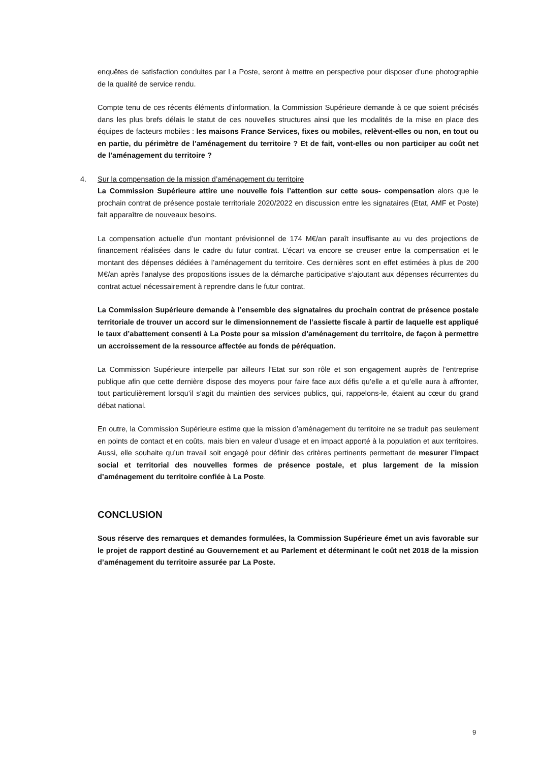enquêtes de satisfaction conduites par La Poste, seront à mettre en perspective pour disposer d’une photographie de la qualité de service rendu.
Compte tenu de ces récents éléments d’information, la Commission Supérieure demande à ce que soient précisés dans les plus brefs délais le statut de ces nouvelles structures ainsi que les modalités de la mise en place des équipes de facteurs mobiles : les maisons France Services, fixes ou mobiles, relèvent-elles ou non, en tout ou en partie, du périmètre de l’aménagement du territoire ? Et de fait, vont-elles ou non participer au coût net de l’aménagement du territoire ?
4. Sur la compensation de la mission d’aménagement du territoire
La Commission Supérieure attire une nouvelle fois l’attention sur cette sous- compensation alors que le prochain contrat de présence postale territoriale 2020/2022 en discussion entre les signataires (Etat, AMF et Poste) fait apparaître de nouveaux besoins.
La compensation actuelle d’un montant prévisionnel de 174 M€/an paraît insuffisante au vu des projections de financement réalisées dans le cadre du futur contrat. L’écart va encore se creuser entre la compensation et le montant des dépenses dédiées à l’aménagement du territoire. Ces dernières sont en effet estimées à plus de 200 M€/an après l’analyse des propositions issues de la démarche participative s’ajoutant aux dépenses récurrentes du contrat actuel nécessairement à reprendre dans le futur contrat.
La Commission Supérieure demande à l’ensemble des signataires du prochain contrat de présence postale territoriale de trouver un accord sur le dimensionnement de l’assiette fiscale à partir de laquelle est appliqué le taux d’abattement consenti à La Poste pour sa mission d’aménagement du territoire, de façon à permettre un accroissement de la ressource affectée au fonds de péréquation.
La Commission Supérieure interpelle par ailleurs l’Etat sur son rôle et son engagement auprès de l’entreprise publique afin que cette dernière dispose des moyens pour faire face aux défis qu’elle a et qu’elle aura à affronter, tout particulièrement lorsqu’il s’agit du maintien des services publics, qui, rappelons-le, étaient au cœur du grand débat national.
En outre, la Commission Supérieure estime que la mission d’aménagement du territoire ne se traduit pas seulement en points de contact et en coûts, mais bien en valeur d’usage et en impact apporté à la population et aux territoires. Aussi, elle souhaite qu’un travail soit engagé pour définir des critères pertinents permettant de mesurer l’impact social et territorial des nouvelles formes de présence postale, et plus largement de la mission d’aménagement du territoire confiée à La Poste.
CONCLUSION
Sous réserve des remarques et demandes formulées, la Commission Supérieure émet un avis favorable sur le projet de rapport destiné au Gouvernement et au Parlement et déterminant le coût net 2018 de la mission d’aménagement du territoire assurée par La Poste.
9